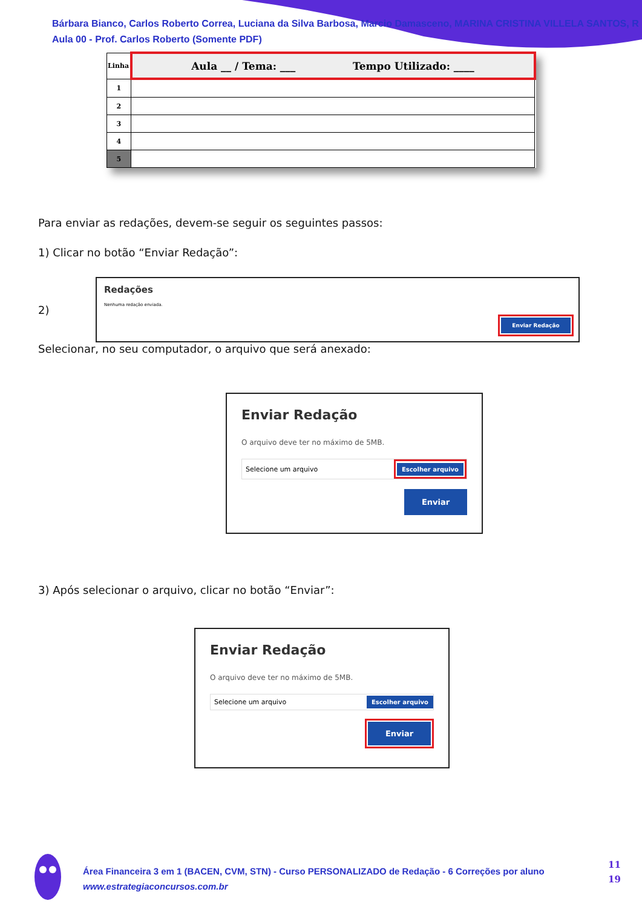Bárbara Bianco, Carlos Roberto Correa, Luciana da Silva Barbosa, Marcio Damasceno, MARINA CRISTINA VILLELA SANTOS, R
Aula 00 - Prof. Carlos Roberto (Somente PDF)
| Linha | Aula __ / Tema: ___ Tempo Utilizado: ____ |
| 1 | |
| 2 | |
| 3 | |
| 4 | |
| 5 | |
Para enviar as redações, devem-se seguir os seguintes passos:
1) Clicar no botão “Enviar Redação”:
2)
Redações
Nenhuma redação enviada.
Enviar Redação
Selecionar, no seu computador, o arquivo que será anexado:
Enviar Redação
O arquivo deve ter no máximo de 5MB.
Selecione um arquivo Escolher arquivo
Enviar
3) Após selecionar o arquivo, clicar no botão “Enviar”:
Enviar Redação
O arquivo deve ter no máximo de 5MB.
Selecione um arquivo Escolher arquivo
Enviar
Área Financeira 3 em 1 (BACEN, CVM, STN) - Curso PERSONALIZADO de Redação - 6 Correções por aluno
www.estrategiaconcursos.com.br
11
19